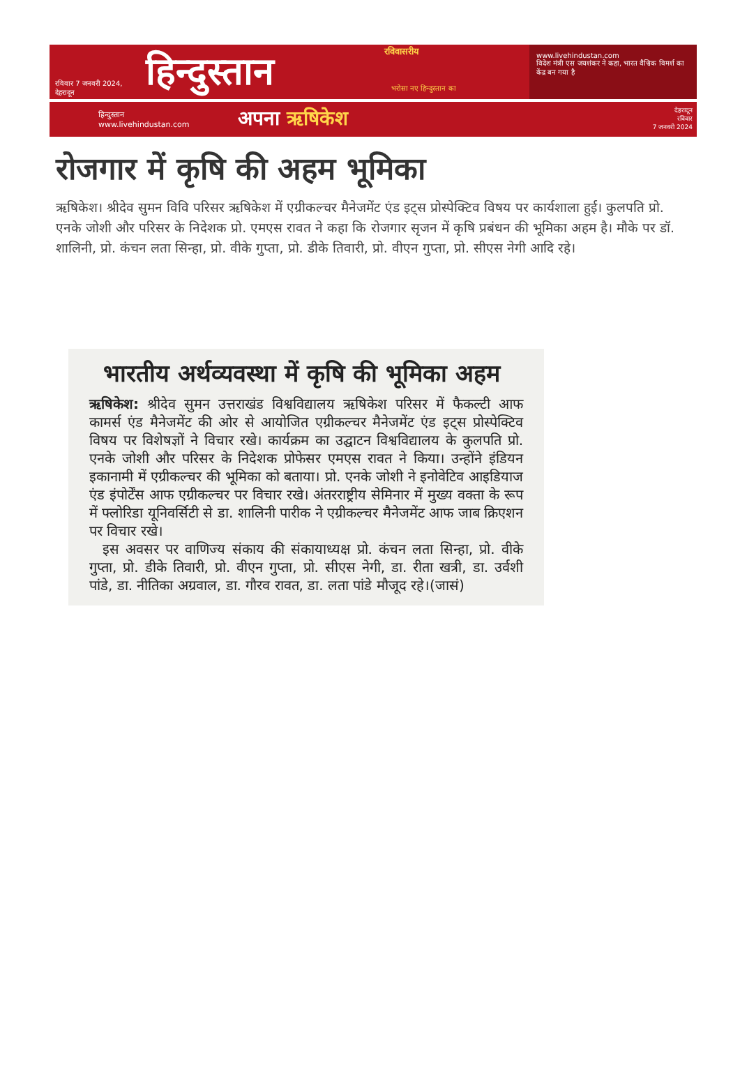रविवार 7 जनवरी 2024, देहरादून
हिन्दुस्तान
रविवासरीय
भरोसा नए हिन्दुस्तान का
www.livehindustan.com
विदेश मंत्री एस जयशंकर ने कहा, भारत वैश्विक विमर्श का केंद्र बन गया है
हिन्दुस्तान
www.livehindustan.com
अपना ऋषिकेश
देहरादून
रविवार
7 जनवरी 2024
रोजगार में कृषि की अहम भूमिका
ऋषिकेश। श्रीदेव सुमन विवि परिसर ऋषिकेश में एग्रीकल्चर मैनेजमेंट एंड इट्स प्रोस्पेक्टिव विषय पर कार्यशाला हुई। कुलपति प्रो. एनके जोशी और परिसर के निदेशक प्रो. एमएस रावत ने कहा कि रोजगार सृजन में कृषि प्रबंधन की भूमिका अहम है। मौके पर डॉ. शालिनी, प्रो. कंचन लता सिन्हा, प्रो. वीके गुप्ता, प्रो. डीके तिवारी, प्रो. वीएन गुप्ता, प्रो. सीएस नेगी आदि रहे।
भारतीय अर्थव्यवस्था में कृषि की भूमिका अहम
ऋषिकेश: श्रीदेव सुमन उत्तराखंड विश्वविद्यालय ऋषिकेश परिसर में फैकल्टी आफ कामर्स एंड मैनेजमेंट की ओर से आयोजित एग्रीकल्चर मैनेजमेंट एंड इट्स प्रोस्पेक्टिव विषय पर विशेषज्ञों ने विचार रखे। कार्यक्रम का उद्घाटन विश्वविद्यालय के कुलपति प्रो. एनके जोशी और परिसर के निदेशक प्रोफेसर एमएस रावत ने किया। उन्होंने इंडियन इकानामी में एग्रीकल्चर की भूमिका को बताया। प्रो. एनके जोशी ने इनोवेटिव आइडियाज एंड इंपोर्टेंस आफ एग्रीकल्चर पर विचार रखे। अंतरराष्ट्रीय सेमिनार में मुख्य वक्ता के रूप में फ्लोरिडा यूनिवर्सिटी से डा. शालिनी पारीक ने एग्रीकल्चर मैनेजमेंट आफ जाब क्रिएशन पर विचार रखे।
इस अवसर पर वाणिज्य संकाय की संकायाध्यक्ष प्रो. कंचन लता सिन्हा, प्रो. वीके गुप्ता, प्रो. डीके तिवारी, प्रो. वीएन गुप्ता, प्रो. सीएस नेगी, डा. रीता खत्री, डा. उर्वशी पांडे, डा. नीतिका अग्रवाल, डा. गौरव रावत, डा. लता पांडे मौजूद रहे।(जासं)